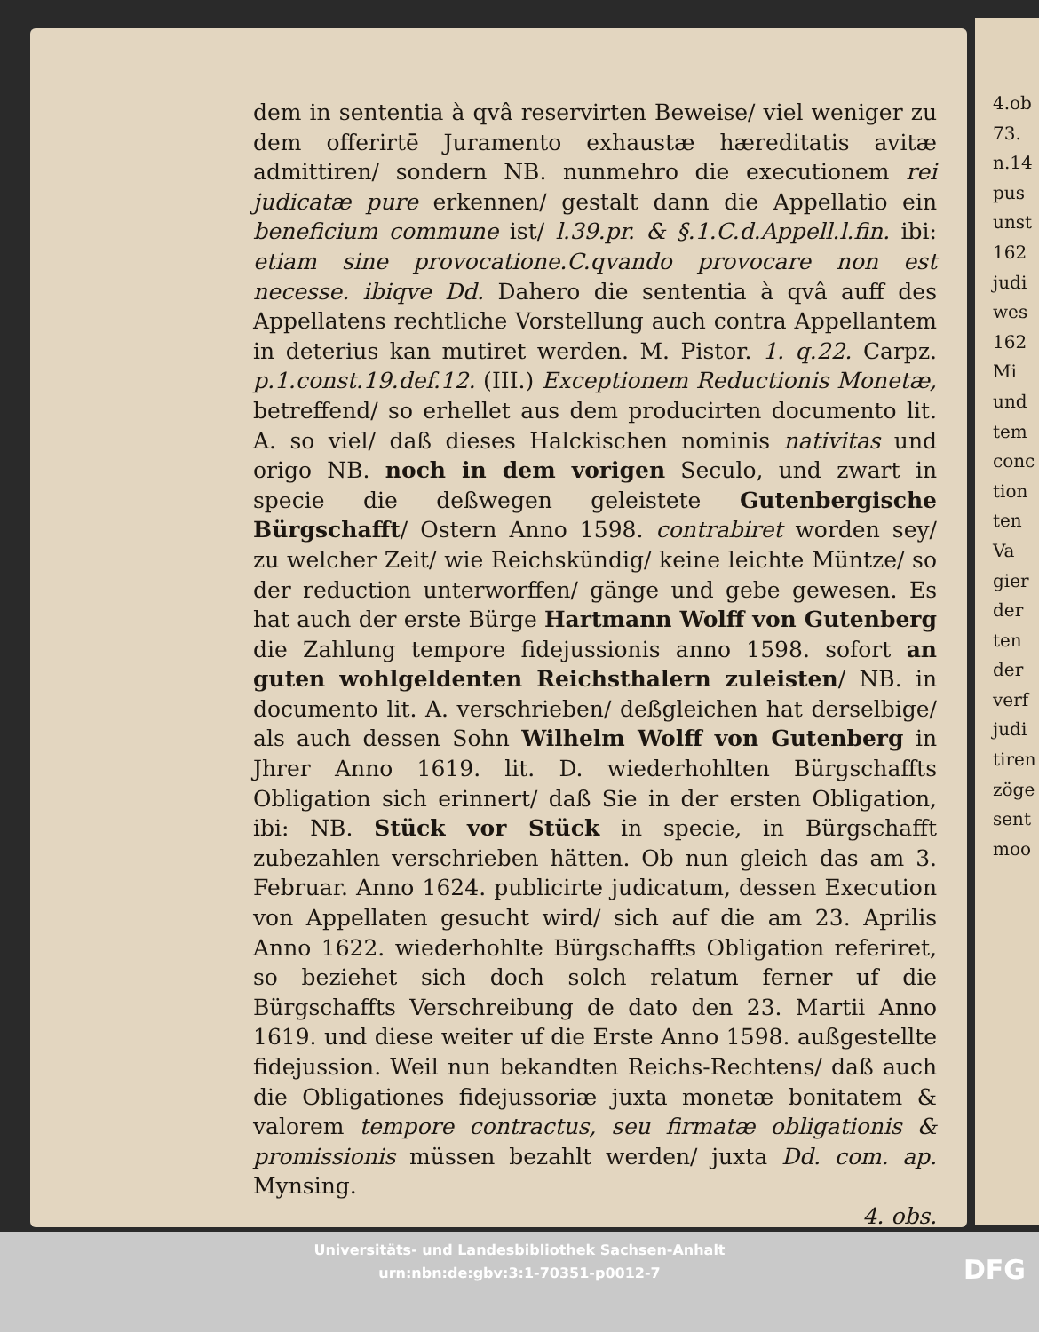4.ob
73.
n.14
pus
unst
162
judi
wes
162
Mi
und
tem
conc
tion
ten
Va
gier
der
ten
der
verf
judi
tiren
zöge
sent
moo
dem in sententia à qvâ reservirten Beweise/ viel weniger zu dem offerirtē Juramento exhaustæ hæreditatis avitæ admittiren/ sondern NB. nunmehro die executionem rei judicatæ pure erkennen/ gestalt dann die Appellatio ein beneficium commune ist/ l.39.pr. & §.1.C.d.Appell.l.fin. ibi: etiam sine provocatione.C.qvando provocare non est necesse. ibiqve Dd. Dahero die sententia à qvâ auff des Appellatens rechtliche Vorstellung auch contra Appellantem in deterius kan mutiret werden. M. Pistor. 1. q.22. Carpz. p.1.const.19.def.12. (III.) Exceptionem Reductionis Monetæ, betreffend/ so erhellet aus dem producirten documento lit. A. so viel/ daß dieses Halckischen nominis nativitas und origo NB. noch in dem vorigen Seculo, und zwart in specie die deßwegen geleistete Gutenbergische Bürgschafft/ Ostern Anno 1598. contrabiret worden sey/ zu welcher Zeit/ wie Reichskündig/ keine leichte Müntze/ so der reduction unterworffen/ gänge und gebe gewesen. Es hat auch der erste Bürge Hartmann Wolff von Gutenberg die Zahlung tempore fidejussionis anno 1598. sofort an guten wohlgeldenten Reichsthalern zuleisten/ NB. in documento lit. A. verschrieben/ deßgleichen hat derselbige/ als auch dessen Sohn Wilhelm Wolff von Gutenberg in Jhrer Anno 1619. lit. D. wiederhohlten Bürgschaffts Obligation sich erinnert/ daß Sie in der ersten Obligation, ibi: NB. Stück vor Stück in specie, in Bürgschafft zubezahlen verschrieben hätten. Ob nun gleich das am 3. Februar. Anno 1624. publicirte judicatum, dessen Execution von Appellaten gesucht wird/ sich auf die am 23. Aprilis Anno 1622. wiederhohlte Bürgschaffts Obligation referiret, so beziehet sich doch solch relatum ferner uf die Bürgschaffts Verschreibung de dato den 23. Martii Anno 1619. und diese weiter uf die Erste Anno 1598. außgestellte fidejussion. Weil nun bekandten Reichs-Rechtens/ daß auch die Obligationes fidejussoriæ juxta monetæ bonitatem & valorem tempore contractus, seu firmatæ obligationis & promissionis müssen bezahlt werden/ juxta Dd. com. ap. Mynsing.
4. obs.
Universitäts- und Landesbibliothek Sachsen-Anhalt
urn:nbn:de:gbv:3:1-70351-p0012-7
DFG